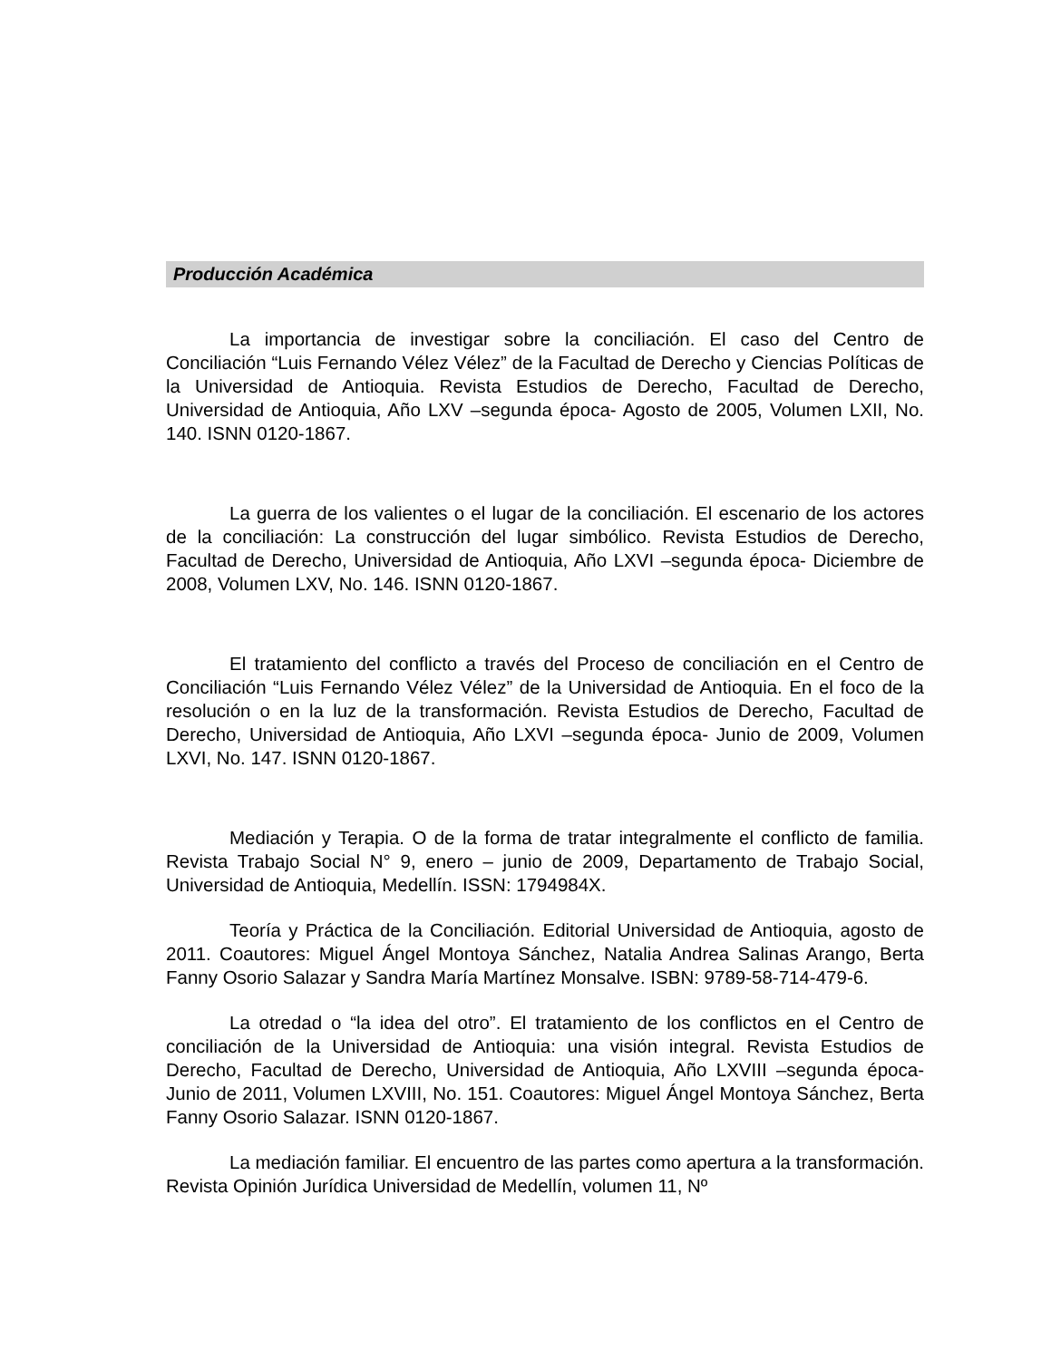Producción Académica
La importancia de investigar sobre la conciliación. El caso del Centro de Conciliación “Luis Fernando Vélez Vélez” de la Facultad de Derecho y Ciencias Políticas de la Universidad de Antioquia. Revista Estudios de Derecho, Facultad de Derecho, Universidad de Antioquia, Año LXV –segunda época- Agosto de 2005, Volumen LXII, No. 140. ISNN 0120-1867.
La guerra de los valientes o el lugar de la conciliación. El escenario de los actores de la conciliación: La construcción del lugar simbólico. Revista Estudios de Derecho, Facultad de Derecho, Universidad de Antioquia, Año LXVI –segunda época- Diciembre de 2008, Volumen LXV, No. 146. ISNN 0120-1867.
El tratamiento del conflicto a través del Proceso de conciliación en el Centro de Conciliación “Luis Fernando Vélez Vélez” de la Universidad de Antioquia. En el foco de la resolución o en la luz de la transformación. Revista Estudios de Derecho, Facultad de Derecho, Universidad de Antioquia, Año LXVI –segunda época- Junio de 2009, Volumen LXVI, No. 147. ISNN 0120-1867.
Mediación y Terapia. O de la forma de tratar integralmente el conflicto de familia. Revista Trabajo Social N° 9, enero – junio de 2009, Departamento de Trabajo Social, Universidad de Antioquia, Medellín. ISSN: 1794984X.
Teoría y Práctica de la Conciliación. Editorial Universidad de Antioquia, agosto de 2011. Coautores: Miguel Ángel Montoya Sánchez, Natalia Andrea Salinas Arango, Berta Fanny Osorio Salazar y Sandra María Martínez Monsalve. ISBN: 9789-58-714-479-6.
La otredad o “la idea del otro”. El tratamiento de los conflictos en el Centro de conciliación de la Universidad de Antioquia: una visión integral. Revista Estudios de Derecho, Facultad de Derecho, Universidad de Antioquia, Año LXVIII –segunda época- Junio de 2011, Volumen LXVIII, No. 151. Coautores: Miguel Ángel Montoya Sánchez, Berta Fanny Osorio Salazar. ISNN 0120-1867.
La mediación familiar. El encuentro de las partes como apertura a la transformación. Revista Opinión Jurídica Universidad de Medellín, volumen 11, Nº